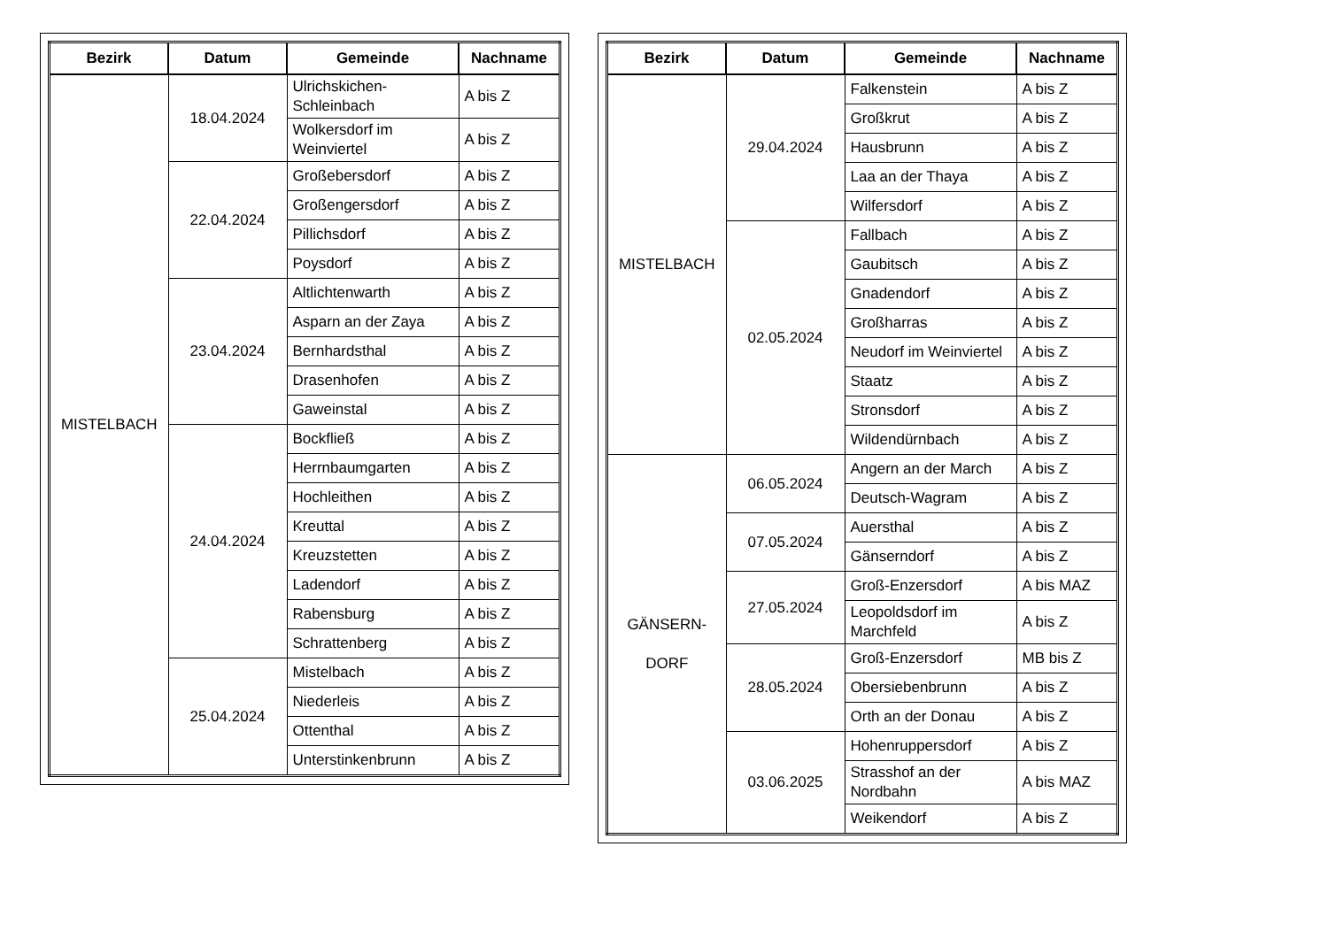| Bezirk | Datum | Gemeinde | Nachname |
| --- | --- | --- | --- |
| MISTELBACH | 18.04.2024 | Ulrichskichen-Schleinbach | A bis Z |
| | | Wolkersdorf im Weinviertel | A bis Z |
| | 22.04.2024 | Großebersdorf | A bis Z |
| | | Großengersdorf | A bis Z |
| | | Pillichsdorf | A bis Z |
| | | Poysdorf | A bis Z |
| | 23.04.2024 | Altlichtenwarth | A bis Z |
| | | Asparn an der Zaya | A bis Z |
| | | Bernhardsthal | A bis Z |
| | | Drasenhofen | A bis Z |
| | | Gaweinstal | A bis Z |
| | 24.04.2024 | Bockfließ | A bis Z |
| | | Herrnbaumgarten | A bis Z |
| | | Hochleithen | A bis Z |
| | | Kreuttal | A bis Z |
| | | Kreuzstetten | A bis Z |
| | | Ladendorf | A bis Z |
| | | Rabensburg | A bis Z |
| | | Schrattenberg | A bis Z |
| | 25.04.2024 | Mistelbach | A bis Z |
| | | Niederleis | A bis Z |
| | | Ottenthal | A bis Z |
| | | Unterstinkenbrunn | A bis Z |
| Bezirk | Datum | Gemeinde | Nachname |
| --- | --- | --- | --- |
| MISTELBACH | 29.04.2024 | Falkenstein | A bis Z |
| | | Großkrut | A bis Z |
| | | Hausbrunn | A bis Z |
| | | Laa an der Thaya | A bis Z |
| | | Wilfersdorf | A bis Z |
| | 02.05.2024 | Fallbach | A bis Z |
| | | Gaubitsch | A bis Z |
| | | Gnadendorf | A bis Z |
| | | Großharras | A bis Z |
| | | Neudorf im Weinviertel | A bis Z |
| | | Staatz | A bis Z |
| | | Stronsdorf | A bis Z |
| | | Wildendürnbach | A bis Z |
| GÄNSERN- DORF | 06.05.2024 | Angern an der March | A bis Z |
| | | Deutsch-Wagram | A bis Z |
| | 07.05.2024 | Auersthal | A bis Z |
| | | Gänserndorf | A bis Z |
| | 27.05.2024 | Groß-Enzersdorf | A bis MAZ |
| | | Leopoldsdorf im Marchfeld | A bis Z |
| | 28.05.2024 | Groß-Enzersdorf | MB bis Z |
| | | Obersiebenbrunn | A bis Z |
| | | Orth an der Donau | A bis Z |
| | 03.06.2025 | Hohenruppersdorf | A bis Z |
| | | Strasshof an der Nordbahn | A bis MAZ |
| | | Weikendorf | A bis Z |